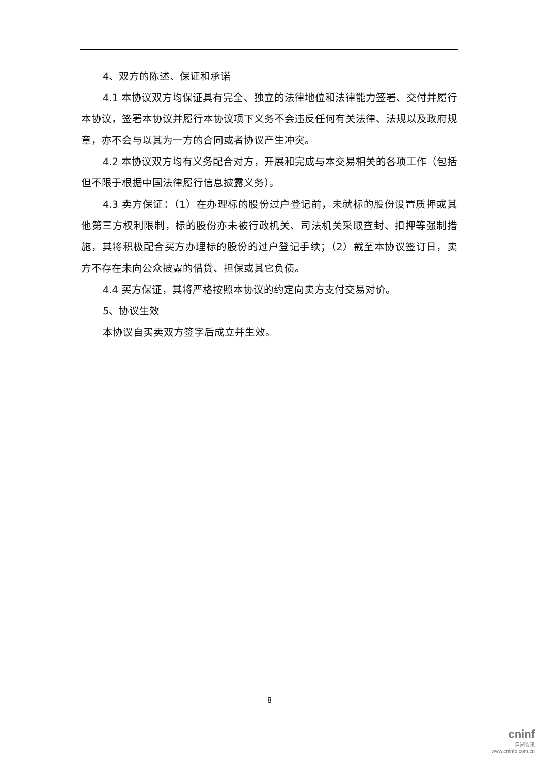4、双方的陈述、保证和承诺
4.1 本协议双方均保证具有完全、独立的法律地位和法律能力签署、交付并履行本协议，签署本协议并履行本协议项下义务不会违反任何有关法律、法规以及政府规章，亦不会与以其为一方的合同或者协议产生冲突。
4.2 本协议双方均有义务配合对方，开展和完成与本交易相关的各项工作（包括但不限于根据中国法律履行信息披露义务）。
4.3 卖方保证：（1）在办理标的股份过户登记前，未就标的股份设置质押或其他第三方权利限制，标的股份亦未被行政机关、司法机关采取查封、扣押等强制措施，其将积极配合买方办理标的股份的过户登记手续；（2）截至本协议签订日，卖方不存在未向公众披露的借贷、担保或其它负债。
4.4 买方保证，其将严格按照本协议的约定向卖方支付交易对价。
5、协议生效
本协议自买卖双方签字后成立并生效。
8
cninf
巨潮资讯
www.cninfo.com.cn